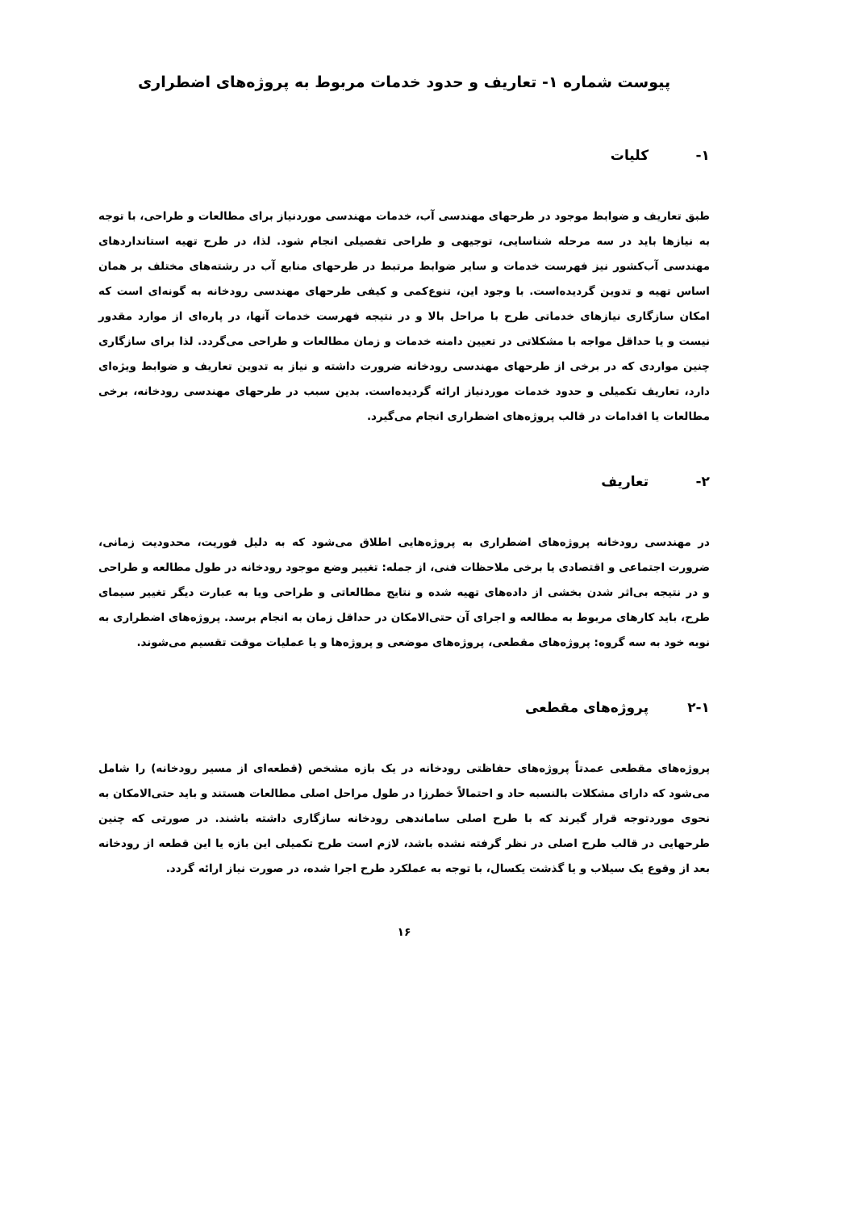پیوست شماره ۱- تعاریف و حدود خدمات مربوط به پروژه‌های اضطراری
۱- کلیات
طبق تعاریف و ضوابط موجود در طرحهای مهندسی آب، خدمات مهندسی موردنیاز برای مطالعات و طراحی، با توجه به نیازها باید در سه مرحله شناسایی، توجیهی و طراحی تفصیلی انجام شود. لذا، در طرح تهیه استانداردهای مهندسی آب‌کشور نیز فهرست خدمات و سایر ضوابط مرتبط در طرحهای منابع آب در رشته‌های مختلف بر همان اساس تهیه و تدوین گردیده‌است. با وجود این، تنوع‌کمی و کیفی طرحهای مهندسی رودخانه به گونه‌ای است که امکان سازگاری نیازهای خدماتی طرح با مراحل بالا و در نتیجه فهرست خدمات آنها، در پاره‌ای از موارد مقدور نیست و یا حداقل مواجه با مشکلاتی در تعیین دامنه خدمات و زمان مطالعات و طراحی می‌گردد. لذا برای سازگاری چنین مواردی که در برخی از طرحهای مهندسی رودخانه ضرورت داشته و نیاز به تدوین تعاریف و ضوابط ویژه‌ای دارد، تعاریف تکمیلی و حدود خدمات موردنیاز ارائه گردیده‌است. بدین سبب در طرحهای مهندسی رودخانه، برخی مطالعات یا اقدامات در قالب پروژه‌های اضطراری انجام می‌گیرد.
۲- تعاریف
در مهندسی رودخانه پروژه‌های اضطراری به پروژه‌هایی اطلاق می‌شود که به دلیل فوریت، محدودیت زمانی، ضرورت اجتماعی و اقتصادی یا برخی ملاحظات فنی، از جمله: تغییر وضع موجود رودخانه در طول مطالعه و طراحی و در نتیجه بی‌اثر شدن بخشی از داده‌های تهیه شده و نتایج مطالعاتی و طراحی ویا به عبارت دیگر تغییر سیمای طرح، باید کارهای مربوط به مطالعه و اجرای آن حتی‌الامکان در حداقل زمان به انجام برسد. پروژه‌های اضطراری به نوبه خود به سه گروه: پروژه‌های مقطعی، پروژه‌های موضعی و پروژه‌ها و یا عملیات موقت تقسیم می‌شوند.
۲-۱ پروژه‌های مقطعی
پروژه‌های مقطعی عمدتاً پروژه‌های حفاظتی رودخانه در یک بازه مشخص (قطعه‌ای از مسیر رودخانه) را شامل می‌شود که دارای مشکلات بالنسبه حاد و احتمالاً خطرزا در طول مراحل اصلی مطالعات هستند و باید حتی‌الامکان به نحوی موردتوجه قرار گیرند که با طرح اصلی ساماندهی رودخانه سازگاری داشته باشند. در صورتی که چنین طرحهایی در قالب طرح اصلی در نظر گرفته نشده باشد، لازم است طرح تکمیلی این بازه یا این قطعه از رودخانه بعد از وقوع یک سیلاب و یا گذشت یکسال، با توجه به عملکرد طرح اجرا شده، در صورت نیاز ارائه گردد.
۱۶